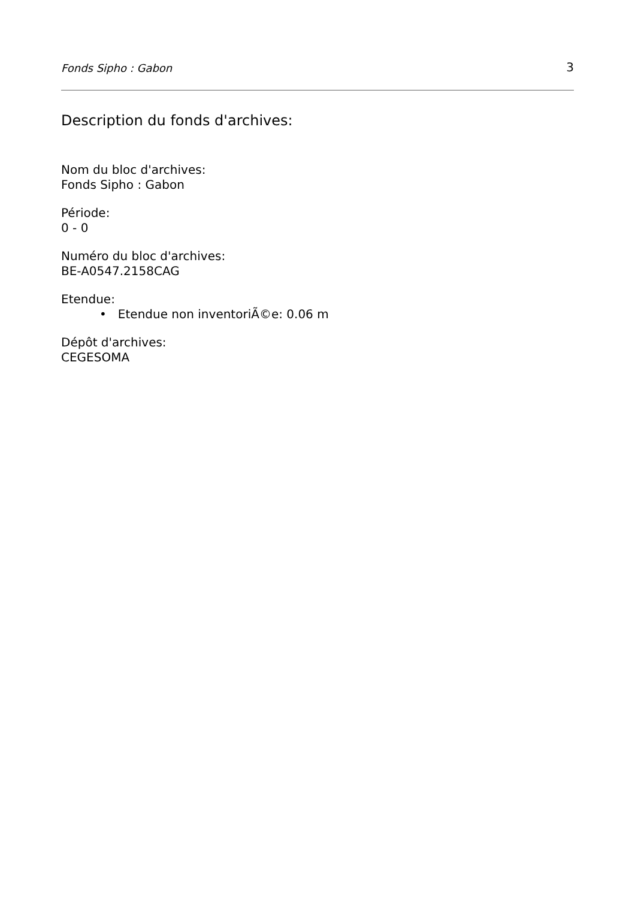Fonds Sipho : Gabon 3
Description du fonds d'archives:
Nom du bloc d'archives:
Fonds Sipho : Gabon
Période:
0 - 0
Numéro du bloc d'archives:
BE-A0547.2158CAG
Etendue:
• Etendue non inventoriÃ©e: 0.06 m
Dépôt d'archives:
CEGESOMA